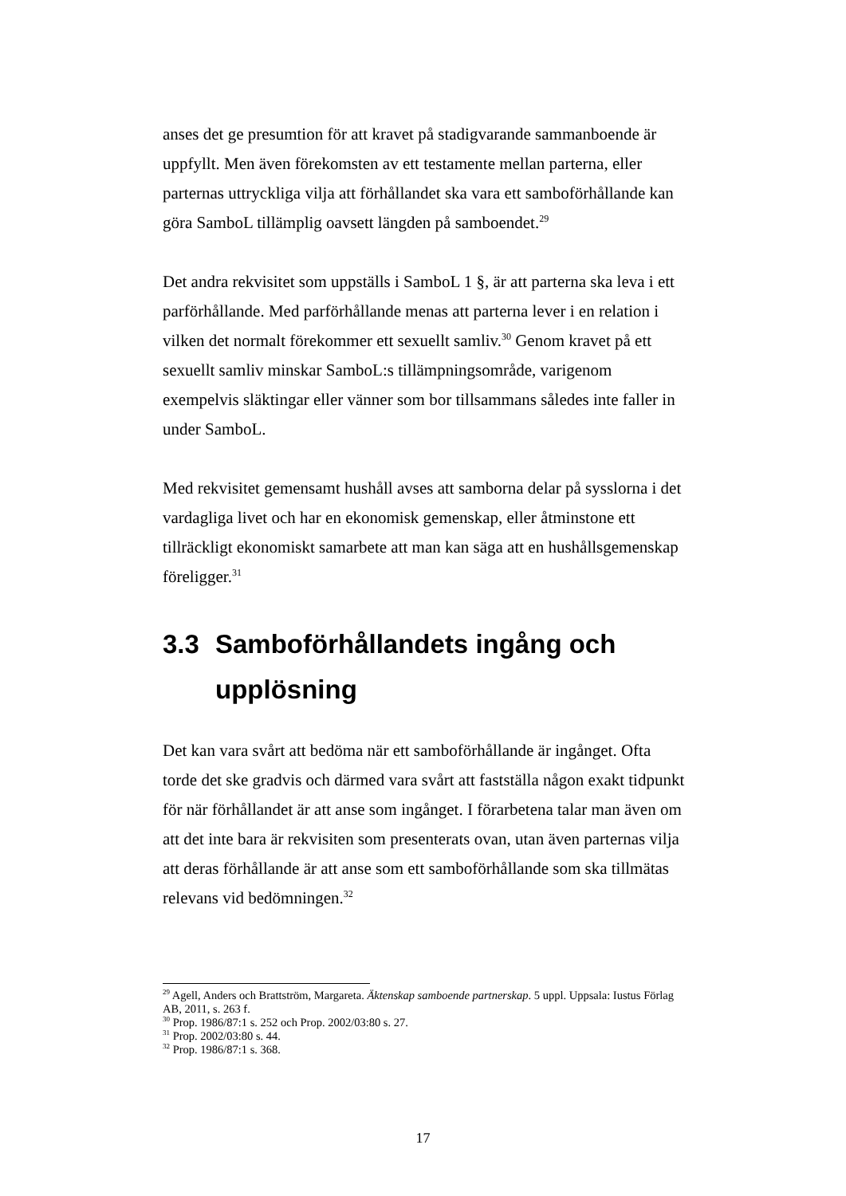anses det ge presumtion för att kravet på stadigvarande sammanboende är uppfyllt. Men även förekomsten av ett testamente mellan parterna, eller parternas uttryckliga vilja att förhållandet ska vara ett samboförhållande kan göra SamboL tillämplig oavsett längden på samboendet.<sup>29</sup>
Det andra rekvisitet som uppställs i SamboL 1 §, är att parterna ska leva i ett parförhållande. Med parförhållande menas att parterna lever i en relation i vilken det normalt förekommer ett sexuellt samliv.<sup>30</sup> Genom kravet på ett sexuellt samliv minskar SamboL:s tillämpningsområde, varigenom exempelvis släktingar eller vänner som bor tillsammans således inte faller in under SamboL.
Med rekvisitet gemensamt hushåll avses att samborna delar på sysslorna i det vardagliga livet och har en ekonomisk gemenskap, eller åtminstone ett tillräckligt ekonomiskt samarbete att man kan säga att en hushållsgemenskap föreligger.<sup>31</sup>
3.3 Samboförhållandets ingång och upplösning
Det kan vara svårt att bedöma när ett samboförhållande är ingånget. Ofta torde det ske gradvis och därmed vara svårt att fastställa någon exakt tidpunkt för när förhållandet är att anse som ingånget. I förarbetena talar man även om att det inte bara är rekvisiten som presenterats ovan, utan även parternas vilja att deras förhållande är att anse som ett samboförhållande som ska tillmätas relevans vid bedömningen.<sup>32</sup>
<sup>29</sup> Agell, Anders och Brattström, Margareta. Äktenskap samboende partnerskap. 5 uppl. Uppsala: Iustus Förlag AB, 2011, s. 263 f.
<sup>30</sup> Prop. 1986/87:1 s. 252 och Prop. 2002/03:80 s. 27.
<sup>31</sup> Prop. 2002/03:80 s. 44.
<sup>32</sup> Prop. 1986/87:1 s. 368.
17